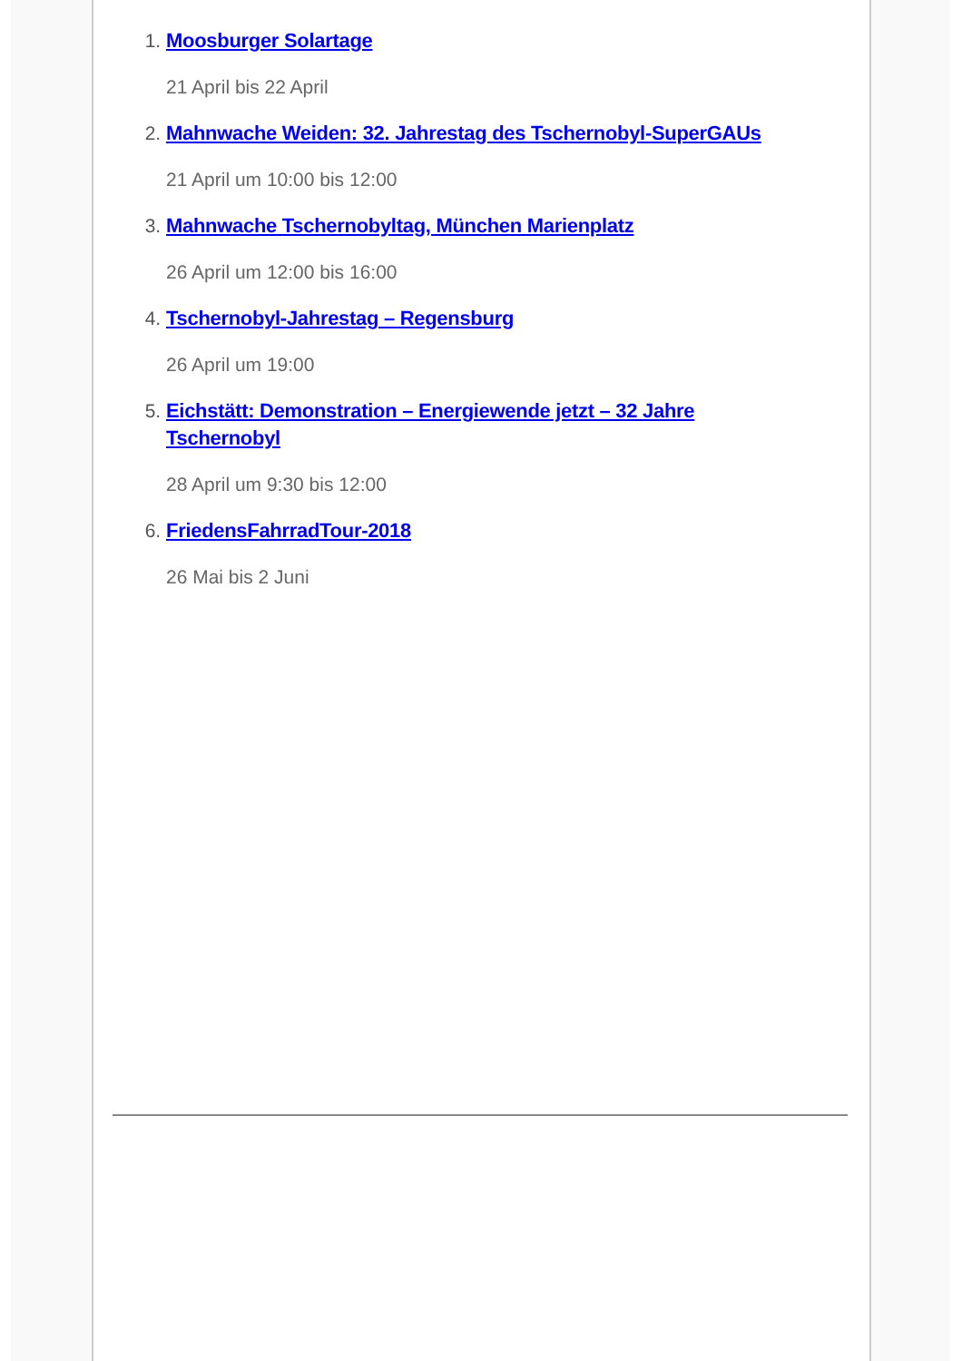1. Moosburger Solartage
21 April bis 22 April
2. Mahnwache Weiden: 32. Jahrestag des Tschernobyl-SuperGAUs
21 April um 10:00 bis 12:00
3. Mahnwache Tschernobyltag, München Marienplatz
26 April um 12:00 bis 16:00
4. Tschernobyl-Jahrestag – Regensburg
26 April um 19:00
5. Eichstätt: Demonstration – Energiewende jetzt – 32 Jahre Tschernobyl
28 April um 9:30 bis 12:00
6. FriedensFahrradTour-2018
26 Mai bis 2 Juni